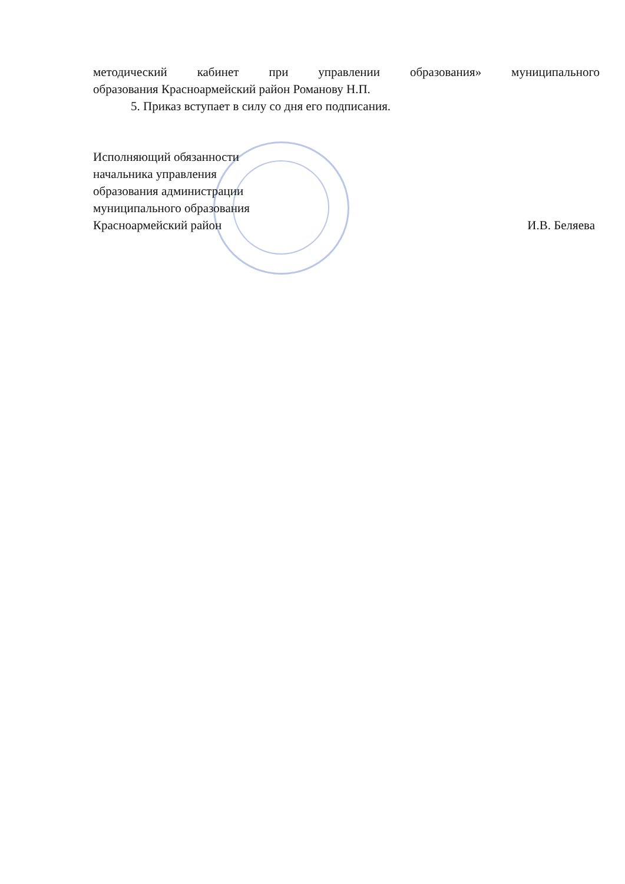методический кабинет при управлении образования» муниципального
образования Красноармейский район Романову Н.П.
5. Приказ вступает в силу со дня его подписания.
Исполняющий обязанности
начальника управления
образования администрации
муниципального образования
Красноармейский район
И.В. Беляева